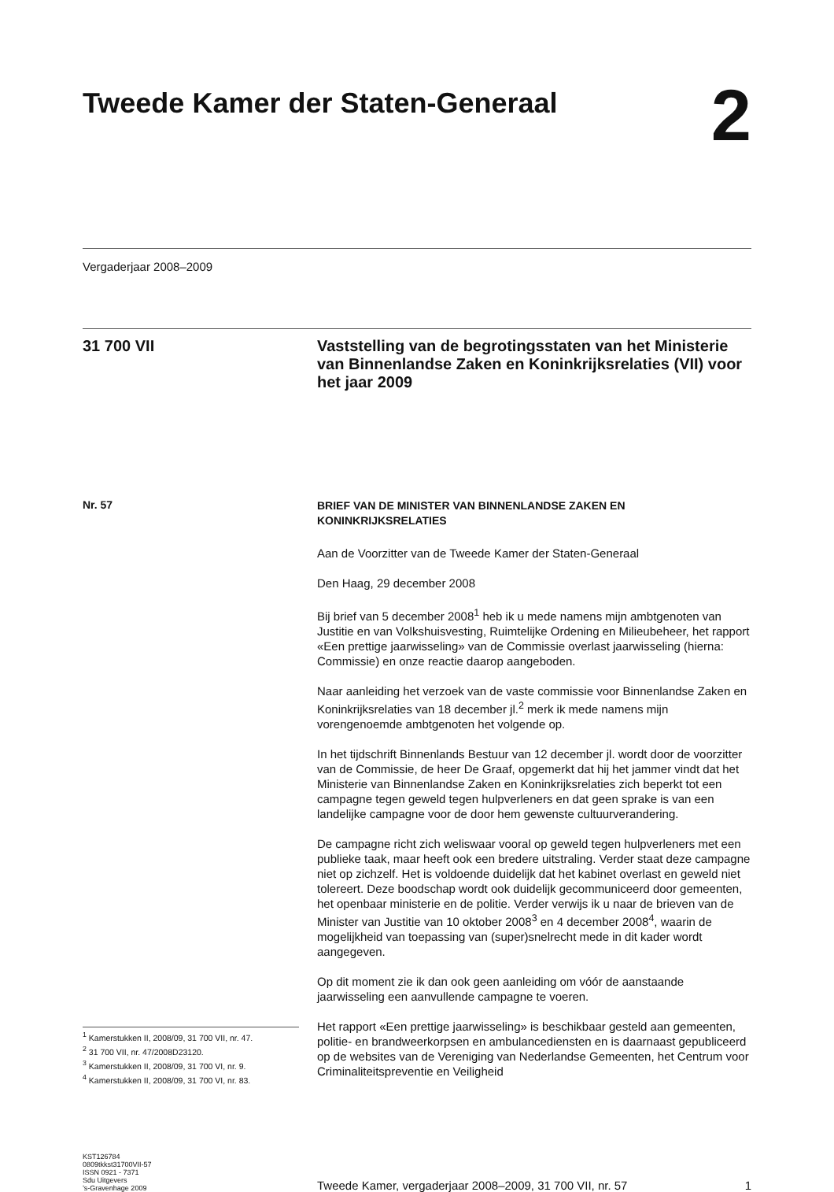Tweede Kamer der Staten-Generaal
2
Vergaderjaar 2008–2009
31 700 VII
Vaststelling van de begrotingsstaten van het Ministerie van Binnenlandse Zaken en Koninkrijksrelaties (VII) voor het jaar 2009
Nr. 57
<sup>1</sup> Kamerstukken II, 2008/09, 31 700 VII, nr. 47.
<sup>2</sup> 31 700 VII, nr. 47/2008D23120.
<sup>3</sup> Kamerstukken II, 2008/09, 31 700 VI, nr. 9.
<sup>4</sup> Kamerstukken II, 2008/09, 31 700 VI, nr. 83.
BRIEF VAN DE MINISTER VAN BINNENLANDSE ZAKEN EN KONINKRIJKSRELATIES
Aan de Voorzitter van de Tweede Kamer der Staten-Generaal
Den Haag, 29 december 2008
Bij brief van 5 december 2008<sup>1</sup> heb ik u mede namens mijn ambtgenoten van Justitie en van Volkshuisvesting, Ruimtelijke Ordening en Milieube­heer, het rapport «Een prettige jaarwisseling» van de Commissie overlast jaarwisseling (hierna: Commissie) en onze reactie daarop aangeboden.
Naar aanleiding het verzoek van de vaste commissie voor Binnenlandse Zaken en Koninkrijksrelaties van 18 december jl.<sup>2</sup> merk ik mede namens mijn vorengenoemde ambtgenoten het volgende op.
In het tijdschrift Binnenlands Bestuur van 12 december jl. wordt door de voorzitter van de Commissie, de heer De Graaf, opgemerkt dat hij het jammer vindt dat het Ministerie van Binnenlandse Zaken en Koninkrijks­relaties zich beperkt tot een campagne tegen geweld tegen hulpverleners en dat geen sprake is van een landelijke campagne voor de door hem gewenste cultuurverandering.
De campagne richt zich weliswaar vooral op geweld tegen hulpverleners met een publieke taak, maar heeft ook een bredere uitstraling. Verder staat deze campagne niet op zichzelf. Het is voldoende duidelijk dat het kabinet overlast en geweld niet tolereert. Deze boodschap wordt ook duidelijk gecommuniceerd door gemeenten, het openbaar ministerie en de politie. Verder verwijs ik u naar de brieven van de Minister van Justitie van 10 oktober 2008<sup>3</sup> en 4 december 2008<sup>4</sup>, waarin de mogelijkheid van toepassing van (super)snelrecht mede in dit kader wordt aangegeven.
Op dit moment zie ik dan ook geen aanleiding om vóór de aanstaande jaarwisseling een aanvullende campagne te voeren.
Het rapport «Een prettige jaarwisseling» is beschikbaar gesteld aan gemeenten, politie- en brandweerkorpsen en ambulancediensten en is daarnaast gepubliceerd op de websites van de Vereniging van Neder­landse Gemeenten, het Centrum voor Criminaliteitspreventie en Veiligheid
KST126784
0809tkkst31700VII-57
ISSN 0921 - 7371
Sdu Uitgevers
’s-Gravenhage 2009
Tweede Kamer, vergaderjaar 2008–2009, 31 700 VII, nr. 57 1